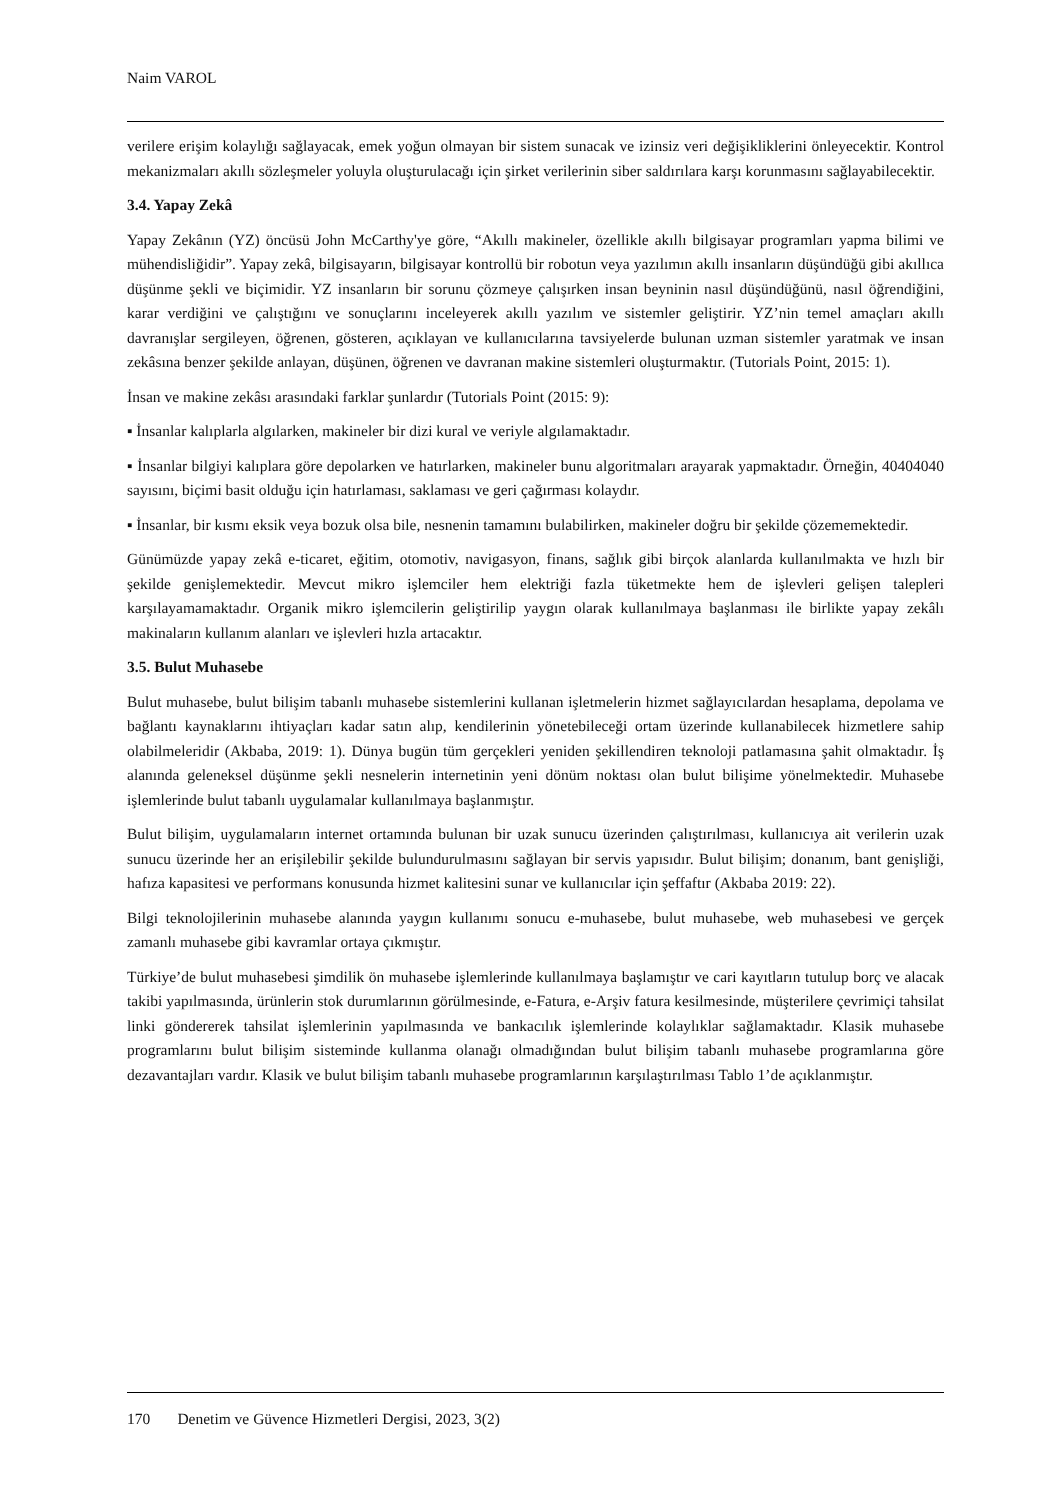Naim VAROL
verilere erişim kolaylığı sağlayacak, emek yoğun olmayan bir sistem sunacak ve izinsiz veri değişikliklerini önleyecektir. Kontrol mekanizmaları akıllı sözleşmeler yoluyla oluşturulacağı için şirket verilerinin siber saldırılara karşı korunmasını sağlayabilecektir.
3.4. Yapay Zekâ
Yapay Zekânın (YZ) öncüsü John McCarthy'ye göre, “Akıllı makineler, özellikle akıllı bilgisayar programları yapma bilimi ve mühendisliğidir”. Yapay zekâ, bilgisayarın, bilgisayar kontrollü bir robotun veya yazılımın akıllı insanların düşündüğü gibi akıllıca düşünme şekli ve biçimidir. YZ insanların bir sorunu çözmeye çalışırken insan beyninin nasıl düşündüğünü, nasıl öğrendiğini, karar verdiğini ve çalıştığını ve sonuçlarını inceleyerek akıllı yazılım ve sistemler geliştirir. YZ’nin temel amaçları akıllı davranışlar sergileyen, öğrenen, gösteren, açıklayan ve kullanıcılarına tavsiyelerde bulunan uzman sistemler yaratmak ve insan zekâsına benzer şekilde anlayan, düşünen, öğrenen ve davranan makine sistemleri oluşturmaktır. (Tutorials Point, 2015: 1).
İnsan ve makine zekâsı arasındaki farklar şunlardır (Tutorials Point (2015: 9):
▪ İnsanlar kalıplarla algılarken, makineler bir dizi kural ve veriyle algılamaktadır.
▪ İnsanlar bilgiyi kalıplara göre depolarken ve hatırlarken, makineler bunu algoritmaları arayarak yapmaktadır. Örneğin, 40404040 sayısını, biçimi basit olduğu için hatırlaması, saklaması ve geri çağırması kolaydır.
▪ İnsanlar, bir kısmı eksik veya bozuk olsa bile, nesnenin tamamını bulabilirken, makineler doğru bir şekilde çözememektedir.
Günümüzde yapay zekâ e-ticaret, eğitim, otomotiv, navigasyon, finans, sağlık gibi birçok alanlarda kullanılmakta ve hızlı bir şekilde genişlemektedir. Mevcut mikro işlemciler hem elektriği fazla tüketmekte hem de işlevleri gelişen talepleri karşılayamamaktadır. Organik mikro işlemcilerin geliştirilip yaygın olarak kullanılmaya başlanması ile birlikte yapay zekâlı makinaların kullanım alanları ve işlevleri hızla artacaktır.
3.5. Bulut Muhasebe
Bulut muhasebe, bulut bilişim tabanlı muhasebe sistemlerini kullanan işletmelerin hizmet sağlayıcılardan hesaplama, depolama ve bağlantı kaynaklarını ihtiyaçları kadar satın alıp, kendilerinin yönetebileceği ortam üzerinde kullanabilecek hizmetlere sahip olabilmeleridir (Akbaba, 2019: 1). Dünya bugün tüm gerçekleri yeniden şekillendiren teknoloji patlamasına şahit olmaktadır. İş alanında geleneksel düşünme şekli nesnelerin internetinin yeni dönüm noktası olan bulut bilişime yönelmektedir. Muhasebe işlemlerinde bulut tabanlı uygulamalar kullanılmaya başlanmıştır.
Bulut bilişim, uygulamaların internet ortamında bulunan bir uzak sunucu üzerinden çalıştırılması, kullanıcıya ait verilerin uzak sunucu üzerinde her an erişilebilir şekilde bulundurulmasını sağlayan bir servis yapısıdır. Bulut bilişim; donanım, bant genişliği, hafıza kapasitesi ve performans konusunda hizmet kalitesini sunar ve kullanıcılar için şeffaftır (Akbaba 2019: 22).
Bilgi teknolojilerinin muhasebe alanında yaygın kullanımı sonucu e-muhasebe, bulut muhasebe, web muhasebesi ve gerçek zamanlı muhasebe gibi kavramlar ortaya çıkmıştır.
Türkiye’de bulut muhasebesi şimdilik ön muhasebe işlemlerinde kullanılmaya başlamıştır ve cari kayıtların tutulup borç ve alacak takibi yapılmasında, ürünlerin stok durumlarının görülmesinde, e-Fatura, e-Arşiv fatura kesilmesinde, müşterilere çevrimiçi tahsilat linki göndererek tahsilat işlemlerinin yapılmasında ve bankacılık işlemlerinde kolaylıklar sağlamaktadır. Klasik muhasebe programlarını bulut bilişim sisteminde kullanma olanağı olmadığından bulut bilişim tabanlı muhasebe programlarına göre dezavantajları vardır. Klasik ve bulut bilişim tabanlı muhasebe programlarının karşılaştırılması Tablo 1’de açıklanmıştır.
170 Denetim ve Güvence Hizmetleri Dergisi, 2023, 3(2)